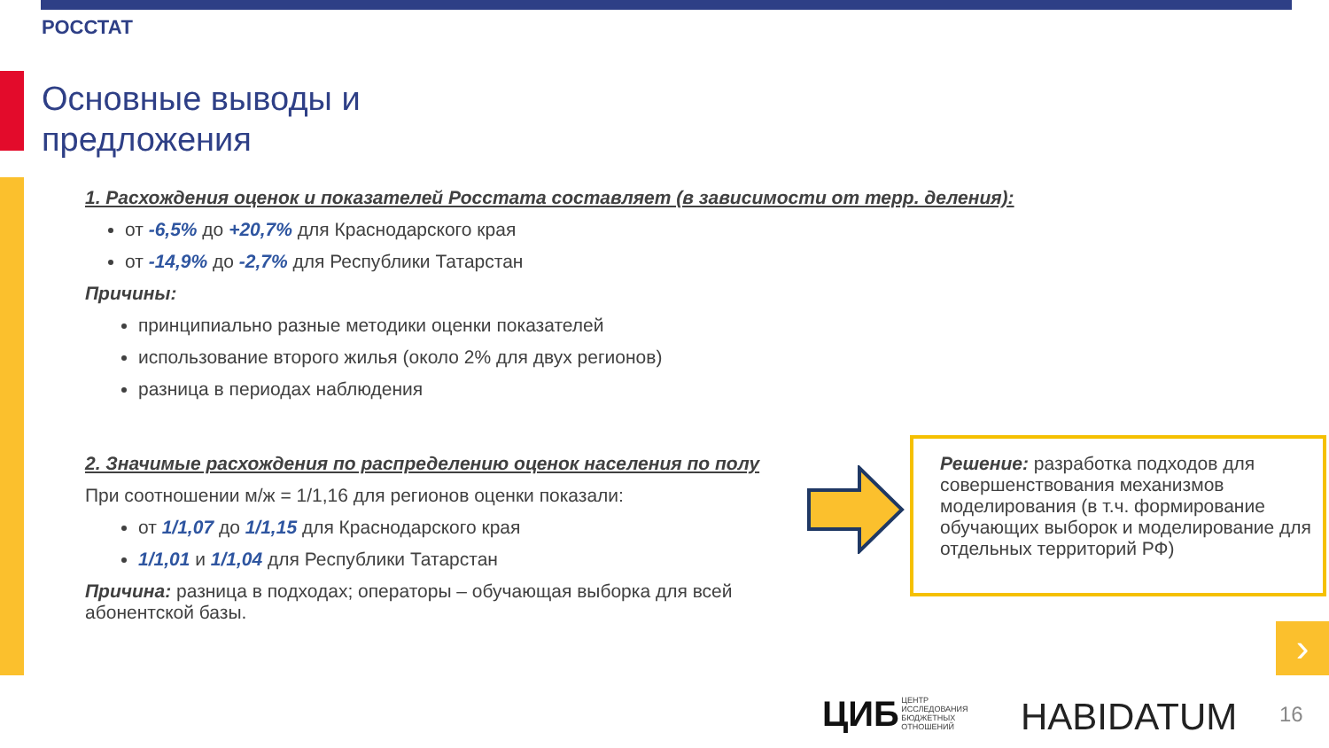РОССТАТ
Основные выводы и
предложения
1. Расхождения оценок и показателей Росстата составляет (в зависимости от терр. деления):
от -6,5% до +20,7% для Краснодарского края
от -14,9% до -2,7% для Республики Татарстан
Причины:
принципиально разные методики оценки показателей
использование второго жилья (около 2% для двух регионов)
разница в периодах наблюдения
2. Значимые расхождения по распределению оценок населения по полу
При соотношении м/ж = 1/1,16 для регионов оценки показали:
от 1/1,07 до 1/1,15 для Краснодарского края
1/1,01 и 1/1,04 для Республики Татарстан
Причина: разница в подходах; операторы – обучающая выборка для всей абонентской базы.
Решение: разработка подходов для совершенствования механизмов моделирования (в т.ч. формирование обучающих выборок и моделирование для отдельных территорий РФ)
›
ЦИБ ЦЕНТР
ИССЛЕДОВАНИЯ
БЮДЖЕТНЫХ
ОТНОШЕНИЙ
HABIDATUM 16